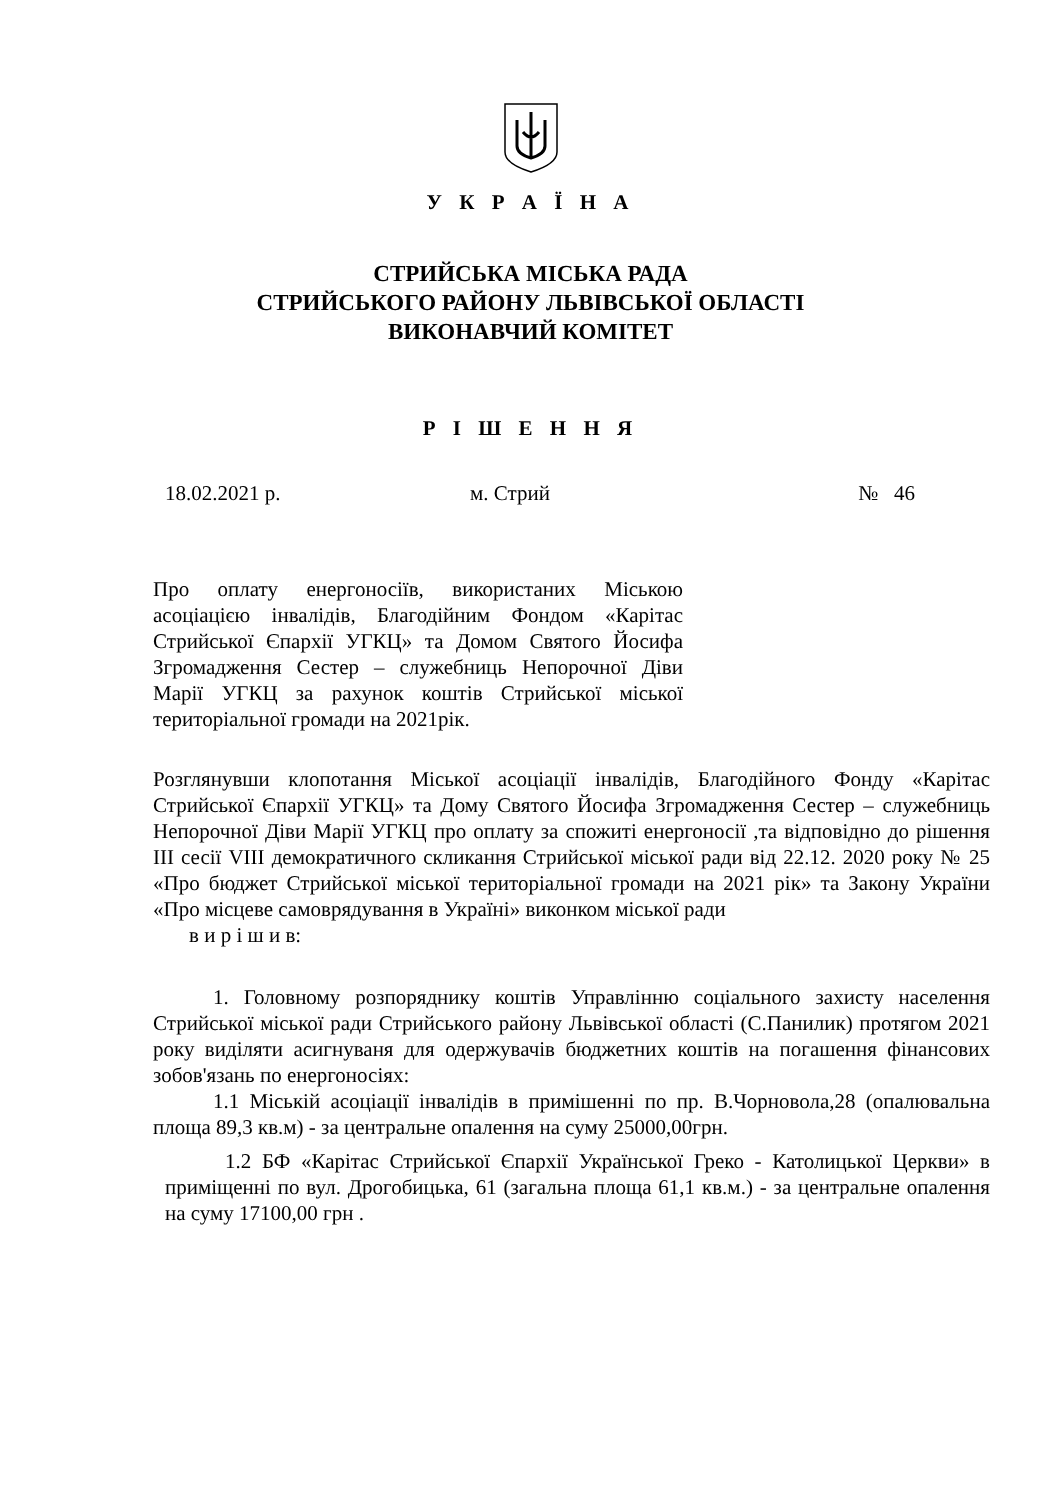У К Р А Ї Н А
СТРИЙСЬКА МІСЬКА РАДА
СТРИЙСЬКОГО РАЙОНУ ЛЬВІВСЬКОЇ ОБЛАСТІ
ВИКОНАВЧИЙ КОМІТЕТ
Р І Ш Е Н Н Я
18.02.2021 р. м. Стрий № 46
Про оплату енергоносіїв, використаних Міською асоціацією інвалідів, Благодійним Фондом «Карітас Стрийської Єпархії УГКЦ» та Домом Святого Йосифа Згромадження Сестер – служебниць Непорочної Діви Марії УГКЦ за рахунок коштів Стрийської міської територіальної громади на 2021рік.
Розглянувши клопотання Міської асоціації інвалідів, Благодійного Фонду «Карітас Стрийської Єпархії УГКЦ» та Дому Святого Йосифа Згромадження Сестер – служебниць Непорочної Діви Марії УГКЦ про оплату за спожиті енергоносії ,та відповідно до рішення ІІІ сесії VІІІ демократичного скликання Стрийської міської ради від 22.12. 2020 року № 25 «Про бюджет Стрийської міської територіальної громади на 2021 рік» та Закону України «Про місцеве самоврядування в Україні» виконком міської ради
в и р і ш и в:
1. Головному розпоряднику коштів Управлінню соціального захисту населення Стрийської міської ради Стрийського району Львівської області (С.Панилик) протягом 2021 року виділяти асигнуваня для одержувачів бюджетних коштів на погашення фінансових зобов'язань по енергоносіях:
1.1 Міській асоціації інвалідів в примішенні по пр. В.Чорновола,28 (опалювальна площа 89,3 кв.м) - за центральне опалення на суму 25000,00грн.
1.2 БФ «Карітас Стрийської Єпархії Української Греко - Католицької Церкви» в приміщенні по вул. Дрогобицька, 61 (загальна площа 61,1 кв.м.) - за центральне опалення на суму 17100,00 грн .